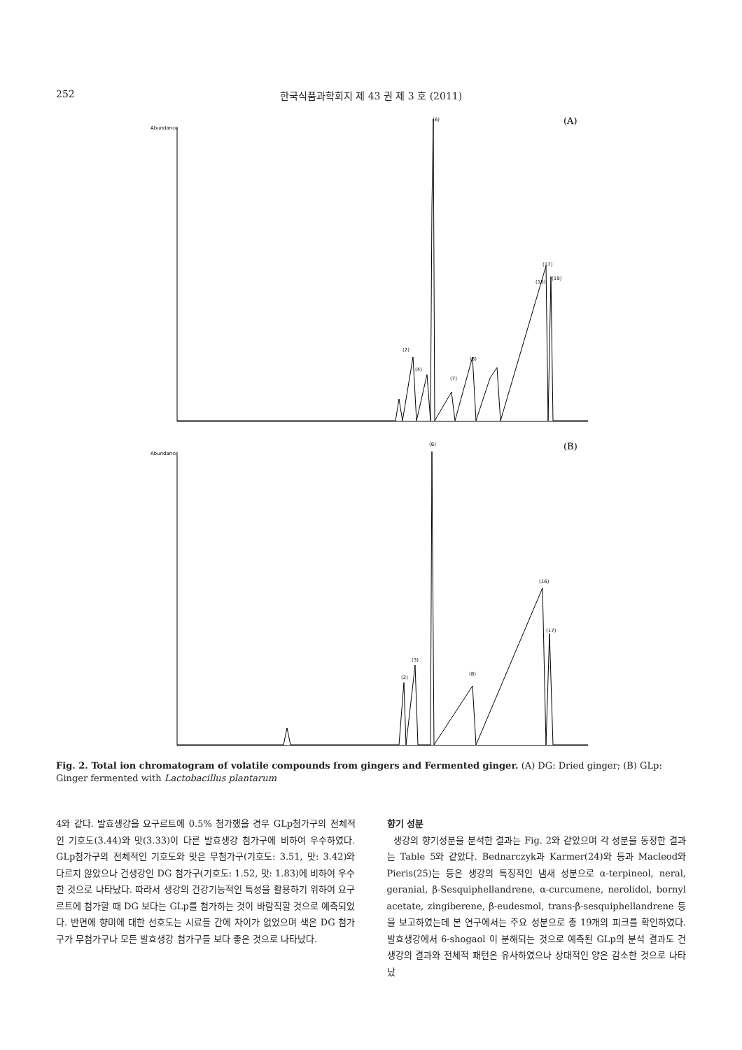252
한국식품과학회지 제 43 권 제 3 호 (2011)
Abundance
(A)
(6)
(2)
(4)
(17)
(16)
(19)
(7)
(8)
Abundance
(B)
(6)
(2)
(3)
(16)
(17)
(8)
Fig. 2. Total ion chromatogram of volatile compounds from gingers and Fermented ginger. (A) DG: Dried ginger; (B) GLp: Ginger fermented with Lactobacillus plantarum
4와 같다. 발효생강을 요구르트에 0.5% 첨가했을 경우 GLp첨가구의 전체적인 기호도(3.44)와 맛(3.33)이 다른 발효생강 첨가구에 비하여 우수하였다. GLp첨가구의 전체적인 기호도와 맛은 무첨가구(기호도: 3.51, 맛: 3.42)와 다르지 않았으나 건생강인 DG 첨가구(기호도: 1.52, 맛: 1.83)에 비하여 우수한 것으로 나타났다. 따라서 생강의 건강기능적인 특성을 활용하기 위하여 요구르트에 첨가할 때 DG 보다는 GLp를 첨가하는 것이 바람직할 것으로 예측되었다. 반면에 향미에 대한 선호도는 시료들 간에 차이가 없었으며 색은 DG 첨가구가 무첨가구나 모든 발효생강 첨가구들 보다 좋은 것으로 나타났다.
향기 성분
생강의 향기성분을 분석한 결과는 Fig. 2와 같았으며 각 성분을 동정한 결과는 Table 5와 같았다. Bednarczyk과 Karmer(24)와 등과 Macleod와 Pieris(25)는 등은 생강의 특징적인 냄새 성분으로 α-terpineol, neral, geranial, β-Sesquiphellandrene, α-curcumene, nerolidol, bornyl acetate, zingiberene, β-eudesmol, trans-β-sesquiphellandrene 등을 보고하였는데 본 연구에서는 주요 성분으로 총 19개의 피크를 확인하였다. 발효생강에서 6-shogaol 이 분해되는 것으로 예측된 GLp의 분석 결과도 건생강의 결과와 전체적 패턴은 유사하였으나 상대적인 양은 감소한 것으로 나타났